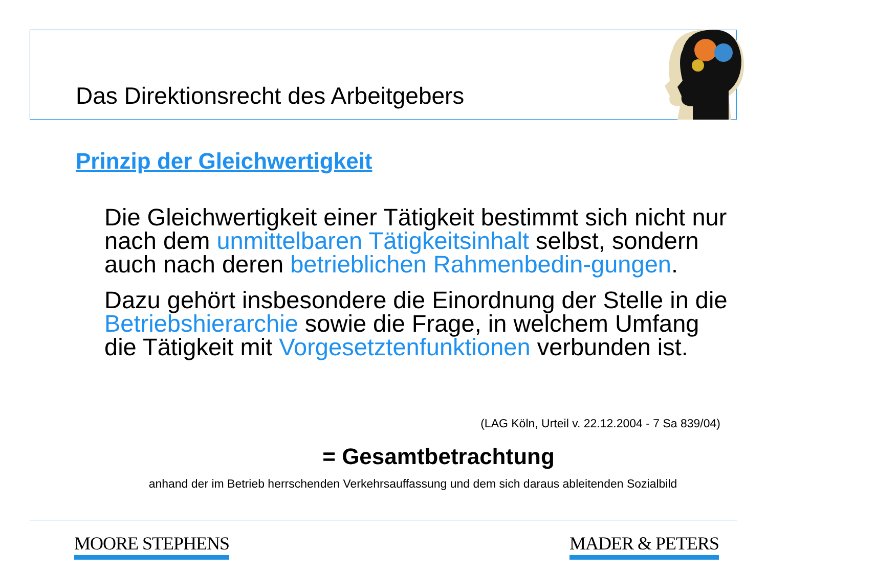Das Direktionsrecht des Arbeitgebers
Prinzip der Gleichwertigkeit
Die Gleichwertigkeit einer Tätigkeit bestimmt sich nicht nur nach dem unmittelbaren Tätigkeitsinhalt selbst, sondern auch nach deren betrieblichen Rahmenbedin-gungen.
Dazu gehört insbesondere die Einordnung der Stelle in die Betriebshierarchie sowie die Frage, in welchem Umfang die Tätigkeit mit Vorgesetztenfunktionen verbunden ist.
(LAG Köln, Urteil v. 22.12.2004 - 7 Sa 839/04)
= Gesamtbetrachtung
anhand der im Betrieb herrschenden Verkehrsauffassung und dem sich daraus ableitenden Sozialbild
MOORE STEPHENS MADER & PETERS